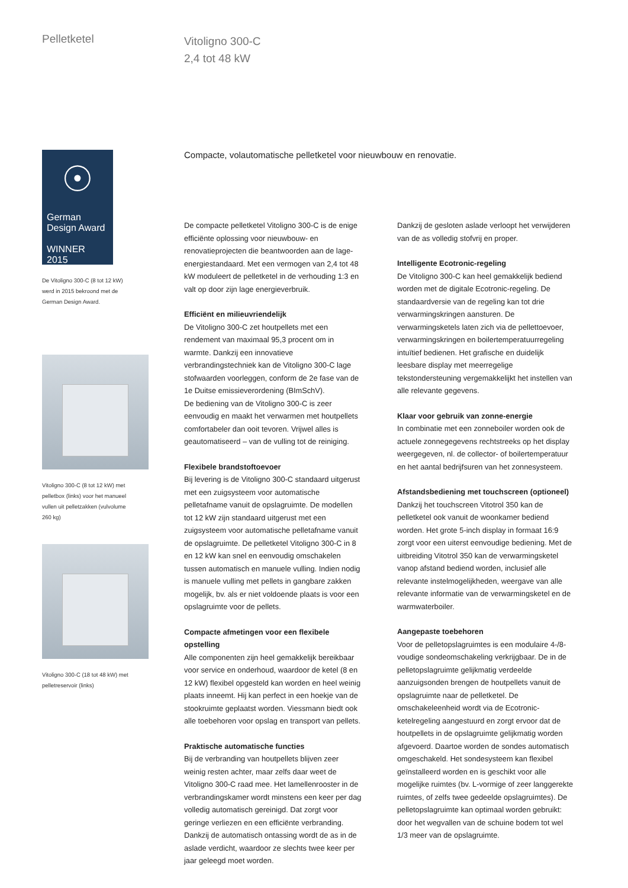Pelletketel
Vitoligno 300-C
2,4 tot 48 kW
☉
German
Design Award
WINNER 2015
De Vitoligno 300-C (8 tot 12 kW)
werd in 2015 bekroond met de
German Design Award.
Vitoligno 300-C (8 tot 12 kW) met
pelletbox (links) voor het manueel
vullen uit pelletzakken (vulvolume
260 kg)
Vitoligno 300-C (18 tot 48 kW) met
pelletreservoir (links)
Compacte, volautomatische pelletketel voor nieuwbouw en renovatie.
De compacte pelletketel Vitoligno 300-C is de enige efficiënte oplossing voor nieuwbouw- en renovatieprojecten die beantwoorden aan de lage-energiestandaard. Met een vermogen van 2,4 tot 48 kW moduleert de pelletketel in de verhouding 1:3 en valt op door zijn lage energieverbruik.
Efficiënt en milieuvriendelijk
De Vitoligno 300-C zet houtpellets met een rendement van maximaal 95,3 procent om in warmte. Dankzij een innovatieve verbrandingstechniek kan de Vitoligno 300-C lage stofwaarden voorleggen, conform de 2e fase van de 1e Duitse emissieverordening (BImSchV).
De bediening van de Vitoligno 300-C is zeer eenvoudig en maakt het verwarmen met houtpellets comfortabeler dan ooit tevoren. Vrijwel alles is geautomatiseerd – van de vulling tot de reiniging.
Flexibele brandstoftoevoer
Bij levering is de Vitoligno 300-C standaard uitgerust met een zuigsysteem voor automatische pelletafname vanuit de opslagruimte. De modellen tot 12 kW zijn standaard uitgerust met een zuigsysteem voor automatische pelletafname vanuit de opslagruimte. De pelletketel Vitoligno 300-C in 8 en 12 kW kan snel en eenvoudig omschakelen tussen automatisch en manuele vulling. Indien nodig is manuele vulling met pellets in gangbare zakken mogelijk, bv. als er niet voldoende plaats is voor een opslagruimte voor de pellets.
Compacte afmetingen voor een flexibele opstelling
Alle componenten zijn heel gemakkelijk bereikbaar voor service en onderhoud, waardoor de ketel (8 en 12 kW) flexibel opgesteld kan worden en heel weinig plaats inneemt. Hij kan perfect in een hoekje van de stookruimte geplaatst worden. Viessmann biedt ook alle toebehoren voor opslag en transport van pellets.
Praktische automatische functies
Bij de verbranding van houtpellets blijven zeer weinig resten achter, maar zelfs daar weet de Vitoligno 300-C raad mee. Het lamellenrooster in de verbrandingskamer wordt minstens een keer per dag volledig automatisch gereinigd. Dat zorgt voor geringe verliezen en een efficiënte verbranding. Dankzij de automatisch ontassing wordt de as in de aslade verdicht, waardoor ze slechts twee keer per jaar geleegd moet worden.
Dankzij de gesloten aslade verloopt het verwijderen van de as volledig stofvrij en proper.
Intelligente Ecotronic-regeling
De Vitoligno 300-C kan heel gemakkelijk bediend worden met de digitale Ecotronic-regeling. De standaardversie van de regeling kan tot drie verwarmingskringen aansturen. De verwarmingsketels laten zich via de pellettoevoer, verwarmingskringen en boilertemperatuurregeling intuïtief bedienen. Het grafische en duidelijk leesbare display met meerregelige tekstondersteuning vergemakkelijkt het instellen van alle relevante gegevens.
Klaar voor gebruik van zonne-energie
In combinatie met een zonneboiler worden ook de actuele zonnegegevens rechtstreeks op het display weergegeven, nl. de collector- of boilertemperatuur en het aantal bedrijfsuren van het zonnesysteem.
Afstandsbediening met touchscreen (optioneel)
Dankzij het touchscreen Vitotrol 350 kan de pelletketel ook vanuit de woonkamer bediend worden. Het grote 5-inch display in formaat 16:9 zorgt voor een uiterst eenvoudige bediening. Met de uitbreiding Vitotrol 350 kan de verwarmingsketel vanop afstand bediend worden, inclusief alle relevante instelmogelijkheden, weergave van alle relevante informatie van de verwarmingsketel en de warmwaterboiler.
Aangepaste toebehoren
Voor de pelletopslagruimtes is een modulaire 4-/8-voudige sondeomschakeling verkrijgbaar. De in de pelletopslagruimte gelijkmatig verdeelde aanzuigsonden brengen de houtpellets vanuit de opslagruimte naar de pelletketel. De omschakeleenheid wordt via de Ecotronic-ketelregeling aangestuurd en zorgt ervoor dat de houtpellets in de opslagruimte gelijkmatig worden afgevoerd. Daartoe worden de sondes automatisch omgeschakeld. Het sondesysteem kan flexibel geïnstalleerd worden en is geschikt voor alle mogelijke ruimtes (bv. L-vormige of zeer langgerekte ruimtes, of zelfs twee gedeelde opslagruimtes). De pelletopslagruimte kan optimaal worden gebruikt: door het wegvallen van de schuine bodem tot wel 1/3 meer van de opslagruimte.